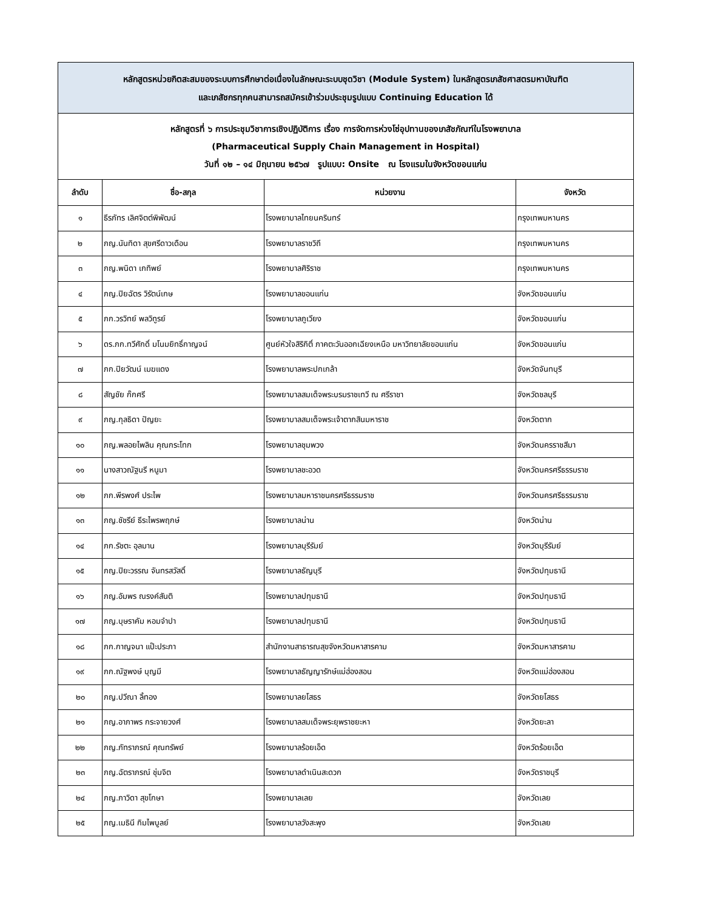| หลักสูตรหน่วยกิตสะสมของระบบการศึกษาต่อเนื่องในลักษณะระบบชุดวิชา (Module System) ในหลักสูตรเภสัชศาสตรมหาบัณฑิต และเภสัชกรทุกคนสามารถสมัครเข้าร่วมประชุมรูปแบบ Continuing Education ได้ | | | |
| หลักสูตรที่ ๖ การประชุมวิชาการเชิงปฏิบัติการ เรื่อง การจัดการห่วงโซ่อุปทานของเภสัชภัณฑ์ในโรงพยาบาล (Pharmaceutical Supply Chain Management in Hospital) วันที่ ๑๒ – ๑๔ มิถุนายน ๒๕๖๗ รูปแบบ: Onsite ณ โรงแรมในจังหวัดขอนแก่น | | | |
| ลำดับ | ชื่อ-สกุล | หน่วยงาน | จังหวัด |
| ๑ | ธีรภัทร เลิศจิตต์พิพัฒน์ | โรงพยาบาลไทยนครินทร์ | กรุงเทพมหานคร |
| ๒ | ภญ.นันทิดา สุขศรีดาวเดือน | โรงพยาบาลราชวิถี | กรุงเทพมหานคร |
| ๓ | ภญ.พนิดา เกทิพย์ | โรงพยาบาลศิริราช | กรุงเทพมหานคร |
| ๔ | ภญ.ปิยฉัตร วิรัตน์เกษ | โรงพยาบาลขอนแก่น | จังหวัดขอนแก่น |
| ๕ | ภก.วรวิทย์ พลวิทูรย์ | โรงพยาบาลภูเวียง | จังหวัดขอนแก่น |
| ๖ | ดร.ภก.ทวีศักดิ์ มโนมยิทธิ์กาญจน์ | ศูนย์หัวใจสิริกิติ์ ภาคตะวันออกเฉียงเหนือ มหาวิทยาลัยขอนแก่น | จังหวัดขอนแก่น |
| ๗ | ภก.ปิยวัฒน์ เมฆแดง | โรงพยาบาลพระปกเกล้า | จังหวัดจันทบุรี |
| ๘ | สัญชัย ก๊กศรี | โรงพยาบาลสมเด็จพระบรมราชเทวี ณ ศรีราชา | จังหวัดชลบุรี |
| ๙ | ภญ.กุลธิดา ปัญยะ | โรงพยาบาลสมเด็จพระเจ้าตากสินมหาราช | จังหวัดตาก |
| ๑๐ | ภญ.พลอยไพลิน คุณกระโทก | โรงพยาบาลชุมพวง | จังหวัดนครราชสีมา |
| ๑๑ | นางสาวณัฐนรี หนูมา | โรงพยาบาลชะอวด | จังหวัดนครศรีธรรมราช |
| ๑๒ | ภก.พีรพงศ์ ประไพ | โรงพยาบาลมหาราชนครศรีธรรมราช | จังหวัดนครศรีธรรมราช |
| ๑๓ | ภญ.ชัชรีย์ ธีระไพรพฤกษ์ | โรงพยาบาลน่าน | จังหวัดน่าน |
| ๑๔ | ภก.รัชตะ อุลมาน | โรงพยาบาลบุรีรัมย์ | จังหวัดบุรีรัมย์ |
| ๑๕ | ภญ.ปิยะวรรณ จันทรสวัสดิ์ | โรงพยาบาลธัญบุรี | จังหวัดปทุมธานี |
| ๑๖ | ภญ.อัมพร ณรงค์สันติ | โรงพยาบาลปทุมธานี | จังหวัดปทุมธานี |
| ๑๗ | ภญ.บุษราคัม หอมจำปา | โรงพยาบาลปทุมธานี | จังหวัดปทุมธานี |
| ๑๘ | ภก.กาญจนา แป๊ะประภา | สำนักงานสาธารณสุขจังหวัดมหาสารคาม | จังหวัดมหาสารคาม |
| ๑๙ | ภก.ณัฐพงษ์ บุญมี | โรงพยาบาลธัญญารักษ์แม่ฮ่องสอน | จังหวัดแม่ฮ่องสอน |
| ๒๐ | ภญ.ปวีณา ลิ้ทอง | โรงพยาบาลยโสธร | จังหวัดยโสธร |
| ๒๑ | ภญ.อาภาพร กระจายวงศ์ | โรงพยาบาลสมเด็จพระยุพราชยะหา | จังหวัดยะลา |
| ๒๒ | ภญ.ภัทราภรณ์ คุณทรัพย์ | โรงพยาบาลร้อยเอ็ด | จังหวัดร้อยเอ็ด |
| ๒๓ | ภญ.ฉัตราภรณ์ ชุ่มจิต | โรงพยาบาลดำเนินสะดวก | จังหวัดราชบุรี |
| ๒๔ | ภญ.ภาวิดา สุขโกษา | โรงพยาบาลเลย | จังหวัดเลย |
| ๒๕ | ภญ.เมธินี กิมไพบูลย์ | โรงพยาบาลวังสะพุง | จังหวัดเลย |